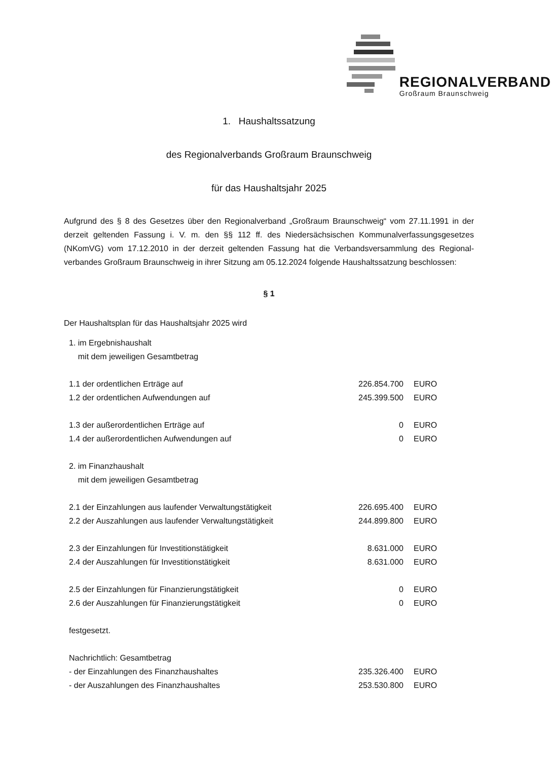REGIONALVERBAND
Großraum Braunschweig
1. Haushaltssatzung
des Regionalverbands Großraum Braunschweig
für das Haushaltsjahr 2025
Aufgrund des § 8 des Gesetzes über den Regionalverband „Großraum Braunschweig“ vom 27.11.1991 in der derzeit geltenden Fassung i. V. m. den §§ 112 ff. des Niedersächsischen Kommunalverfassungsgesetzes (NKomVG) vom 17.12.2010 in der derzeit geltenden Fassung hat die Verbandsversammlung des Regional-verbandes Großraum Braunschweig in ihrer Sitzung am 05.12.2024 folgende Haushaltssatzung beschlossen:
§ 1
Der Haushaltsplan für das Haushaltsjahr 2025 wird
| 1. im Ergebnishaushalt mit dem jeweiligen Gesamtbetrag | | |
| 1.1 der ordentlichen Erträge auf | 226.854.700 | EURO |
| 1.2 der ordentlichen Aufwendungen auf | 245.399.500 | EURO |
| 1.3 der außerordentlichen Erträge auf | 0 | EURO |
| 1.4 der außerordentlichen Aufwendungen auf | 0 | EURO |
| 2. im Finanzhaushalt mit dem jeweiligen Gesamtbetrag | | |
| 2.1 der Einzahlungen aus laufender Verwaltungstätigkeit | 226.695.400 | EURO |
| 2.2 der Auszahlungen aus laufender Verwaltungstätigkeit | 244.899.800 | EURO |
| 2.3 der Einzahlungen für Investitionstätigkeit | 8.631.000 | EURO |
| 2.4 der Auszahlungen für Investitionstätigkeit | 8.631.000 | EURO |
| 2.5 der Einzahlungen für Finanzierungstätigkeit | 0 | EURO |
| 2.6 der Auszahlungen für Finanzierungstätigkeit | 0 | EURO |
| festgesetzt. | | |
| Nachrichtlich: Gesamtbetrag | | |
| - der Einzahlungen des Finanzhaushaltes | 235.326.400 | EURO |
| - der Auszahlungen des Finanzhaushaltes | 253.530.800 | EURO |